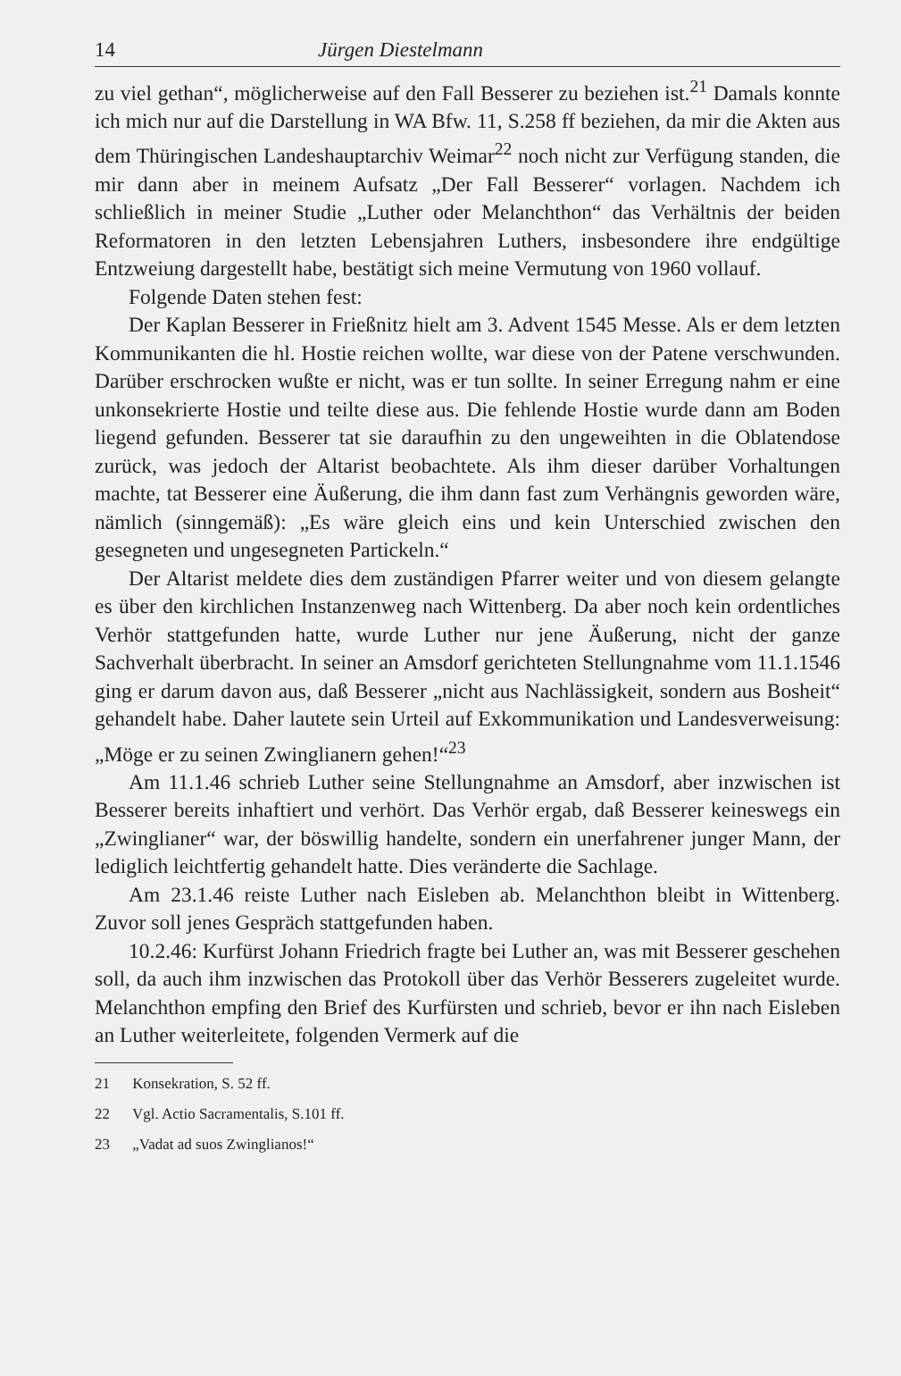14 Jürgen Diestelmann
zu viel gethan“, möglicherweise auf den Fall Besserer zu beziehen ist.<sup>21</sup> Damals konnte ich mich nur auf die Darstellung in WA Bfw. 11, S.258 ff beziehen, da mir die Akten aus dem Thüringischen Landeshauptarchiv Weimar<sup>22</sup> noch nicht zur Verfügung standen, die mir dann aber in meinem Aufsatz „Der Fall Besserer“ vorlagen. Nachdem ich schließlich in meiner Studie „Luther oder Melanchthon“ das Verhältnis der beiden Reformatoren in den letzten Lebensjahren Luthers, insbesondere ihre endgültige Entzweiung dargestellt habe, bestätigt sich meine Vermutung von 1960 vollauf.
Folgende Daten stehen fest:
Der Kaplan Besserer in Frießnitz hielt am 3. Advent 1545 Messe. Als er dem letzten Kommunikanten die hl. Hostie reichen wollte, war diese von der Patene verschwunden. Darüber erschrocken wußte er nicht, was er tun sollte. In seiner Erregung nahm er eine unkonsekrierte Hostie und teilte diese aus. Die fehlende Hostie wurde dann am Boden liegend gefunden. Besserer tat sie daraufhin zu den ungeweihten in die Oblatendose zurück, was jedoch der Altarist beobachtete. Als ihm dieser darüber Vorhaltungen machte, tat Besserer eine Äußerung, die ihm dann fast zum Verhängnis geworden wäre, nämlich (sinngemäß): „Es wäre gleich eins und kein Unterschied zwischen den gesegneten und ungesegneten Partickeln.“
Der Altarist meldete dies dem zuständigen Pfarrer weiter und von diesem gelangte es über den kirchlichen Instanzenweg nach Wittenberg. Da aber noch kein ordentliches Verhör stattgefunden hatte, wurde Luther nur jene Äußerung, nicht der ganze Sachverhalt überbracht. In seiner an Amsdorf gerichteten Stellungnahme vom 11.1.1546 ging er darum davon aus, daß Besserer „nicht aus Nachlässigkeit, sondern aus Bosheit“ gehandelt habe. Daher lautete sein Urteil auf Exkommunikation und Landesverweisung: „Möge er zu seinen Zwinglianern gehen!“<sup>23</sup>
Am 11.1.46 schrieb Luther seine Stellungnahme an Amsdorf, aber inzwischen ist Besserer bereits inhaftiert und verhört. Das Verhör ergab, daß Besserer keineswegs ein „Zwinglianer“ war, der böswillig handelte, sondern ein unerfahrener junger Mann, der lediglich leichtfertig gehandelt hatte. Dies veränderte die Sachlage.
Am 23.1.46 reiste Luther nach Eisleben ab. Melanchthon bleibt in Wittenberg. Zuvor soll jenes Gespräch stattgefunden haben.
10.2.46: Kurfürst Johann Friedrich fragte bei Luther an, was mit Besserer geschehen soll, da auch ihm inzwischen das Protokoll über das Verhör Besserers zugeleitet wurde. Melanchthon empfing den Brief des Kurfürsten und schrieb, bevor er ihn nach Eisleben an Luther weiterleitete, folgenden Vermerk auf die
21 Konsekration, S. 52 ff.
22 Vgl. Actio Sacramentalis, S.101 ff.
23 „Vadat ad suos Zwinglianos!“